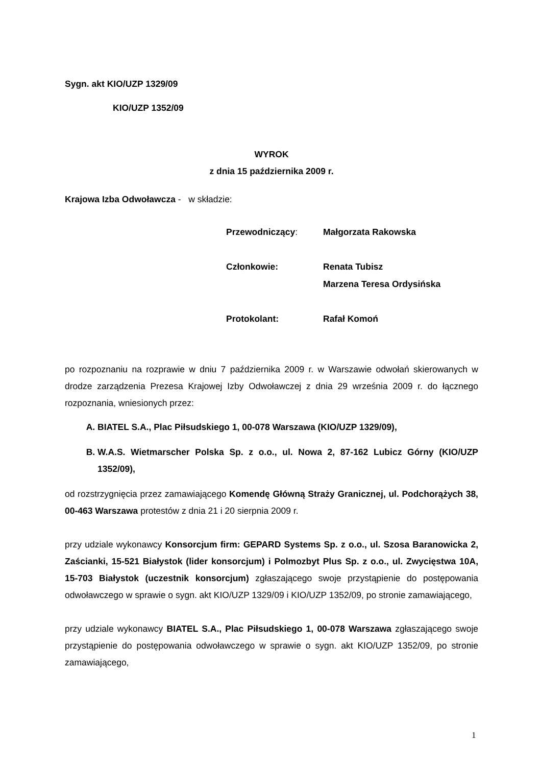Sygn. akt KIO/UZP 1329/09
KIO/UZP 1352/09
WYROK
z dnia 15 października 2009 r.
Krajowa Izba Odwoławcza - w składzie:
Przewodniczący:
Małgorzata Rakowska
Członkowie:
Renata Tubisz
Marzena Teresa Ordysińska
Protokolant:
Rafał Komoń
po rozpoznaniu na rozprawie w dniu 7 października 2009 r. w Warszawie odwołań skierowanych w drodze zarządzenia Prezesa Krajowej Izby Odwoławczej z dnia 29 września 2009 r. do łącznego rozpoznania, wniesionych przez:
A. BIATEL S.A., Plac Piłsudskiego 1, 00-078 Warszawa (KIO/UZP 1329/09),
B. W.A.S. Wietmarscher Polska Sp. z o.o., ul. Nowa 2, 87-162 Lubicz Górny (KIO/UZP 1352/09),
od rozstrzygnięcia przez zamawiającego Komendę Główną Straży Granicznej, ul. Podchorążych 38, 00-463 Warszawa protestów z dnia 21 i 20 sierpnia 2009 r.
przy udziale wykonawcy Konsorcjum firm: GEPARD Systems Sp. z o.o., ul. Szosa Baranowicka 2, Zaścianki, 15-521 Białystok (lider konsorcjum) i Polmozbyt Plus Sp. z o.o., ul. Zwycięstwa 10A, 15-703 Białystok (uczestnik konsorcjum) zgłaszającego swoje przystąpienie do postępowania odwoławczego w sprawie o sygn. akt KIO/UZP 1329/09 i KIO/UZP 1352/09, po stronie zamawiającego,
przy udziale wykonawcy BIATEL S.A., Plac Piłsudskiego 1, 00-078 Warszawa zgłaszającego swoje przystąpienie do postępowania odwoławczego w sprawie o sygn. akt KIO/UZP 1352/09, po stronie zamawiającego,
1